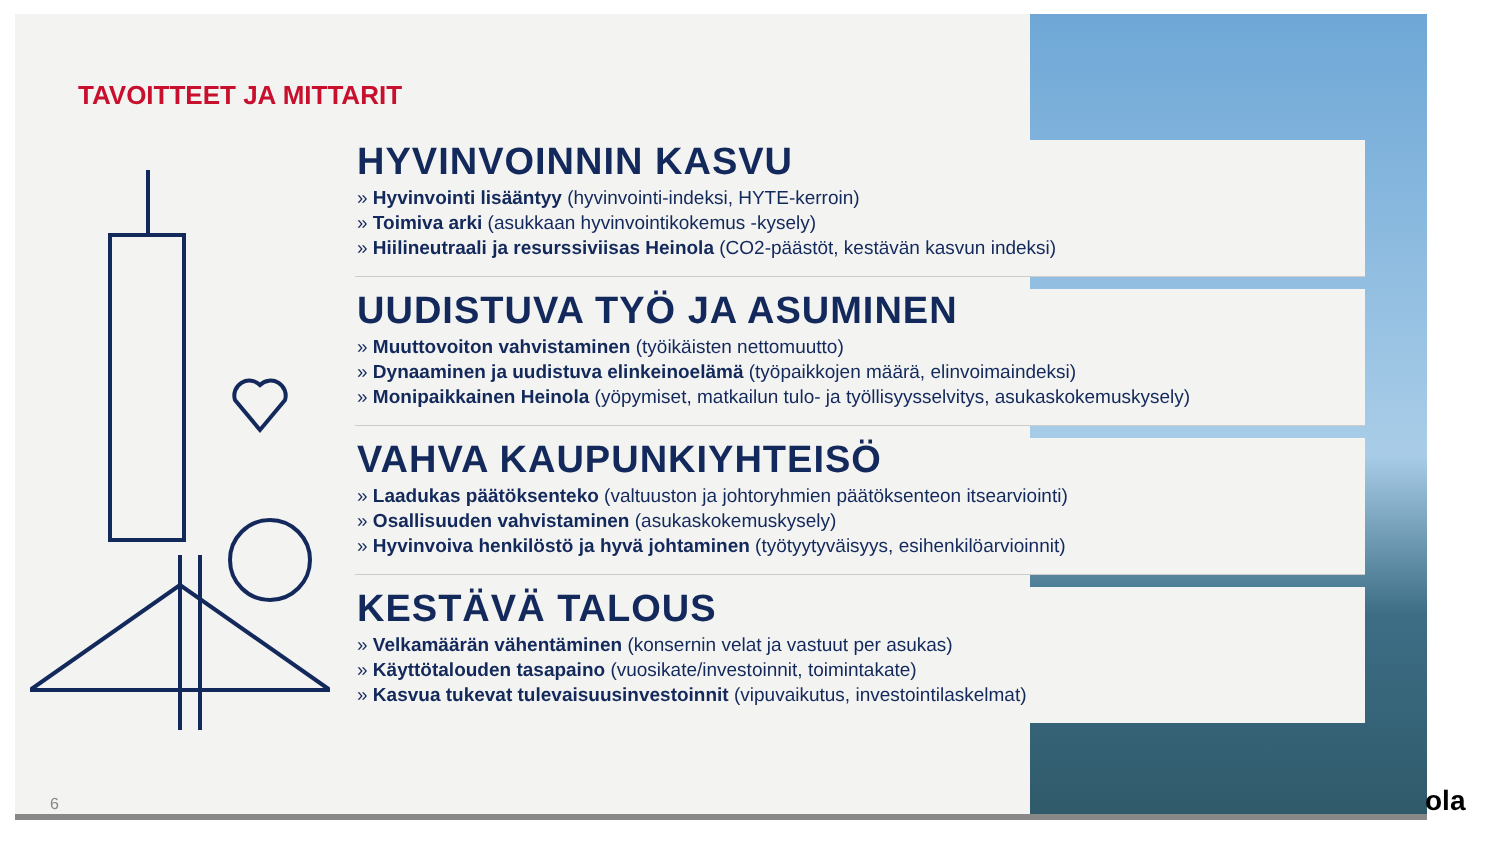TAVOITTEET JA MITTARIT
HYVINVOINNIN KASVU
» Hyvinvointi lisääntyy (hyvinvointi-indeksi, HYTE-kerroin)
» Toimiva arki (asukkaan hyvinvointikokemus -kysely)
» Hiilineutraali ja resurssiviisas Heinola (CO2-päästöt, kestävän kasvun indeksi)
UUDISTUVA TYÖ JA ASUMINEN
» Muuttovoiton vahvistaminen (työikäisten nettomuutto)
» Dynaaminen ja uudistuva elinkeinoelämä (työpaikkojen määrä, elinvoimaindeksi)
» Monipaikkainen Heinola (yöpymiset, matkailun tulo- ja työllisyysselvitys, asukaskokemuskysely)
VAHVA KAUPUNKIYHTEISÖ
» Laadukas päätöksenteko (valtuuston ja johtoryhmien päätöksenteon itsearviointi)
» Osallisuuden vahvistaminen (asukaskokemuskysely)
» Hyvinvoiva henkilöstö ja hyvä johtaminen (työtyytyväisyys, esihenkilöarvioinnit)
KESTÄVÄ TALOUS
» Velkamäärän vähentäminen (konsernin velat ja vastuut per asukas)
» Käyttötalouden tasapaino (vuosikate/investoinnit, toimintakate)
» Kasvua tukevat tulevaisuusinvestoinnit (vipuvaikutus, investointilaskelmat)
6 ola